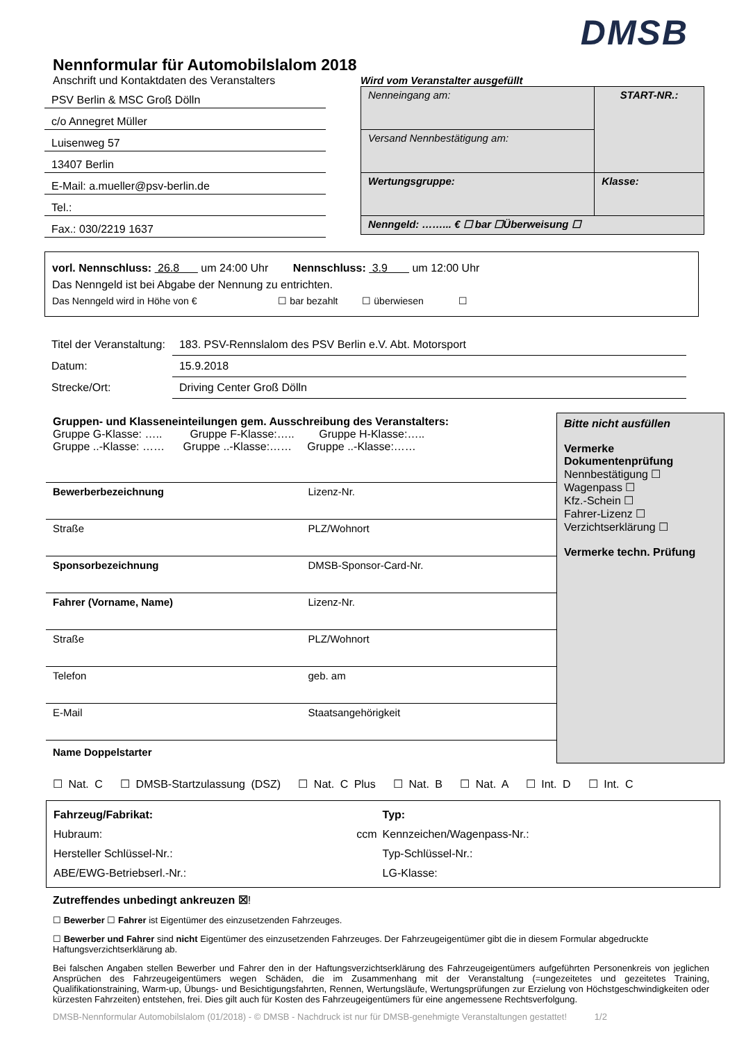DMSB
Nennformular für Automobilslalom 2018
Anschrift und Kontaktdaten des Veranstalters
PSV Berlin & MSC Groß Dölln
c/o Annegret Müller
Luisenweg 57
13407 Berlin
E-Mail: a.mueller@psv-berlin.de
Tel.:
Fax.: 030/2219 1637
Wird vom Veranstalter ausgefüllt
| Nenneingang am: | START-NR.: |
| Versand Nennbestätigung am: | |
| Wertungsgruppe: | Klasse: |
| Nenngeld: ……... € ☐ bar ☐Überweisung ☐ | |
vorl. Nennschluss: 26.8 um 24:00 Uhr Nennschluss: 3.9 um 12:00 Uhr
Das Nenngeld ist bei Abgabe der Nennung zu entrichten.
Das Nenngeld wird in Höhe von € ☐ bar bezahlt ☐ überwiesen ☐
| Titel der Veranstaltung: | 183. PSV-Rennslalom des PSV Berlin e.V. Abt. Motorsport |
| Datum: | 15.9.2018 |
| Strecke/Ort: | Driving Center Groß Dölln |
Gruppen- und Klasseneinteilungen gem. Ausschreibung des Veranstalters:
Gruppe G-Klasse: ….. Gruppe F-Klasse:….. Gruppe H-Klasse:…..
Gruppe ..-Klasse: …… Gruppe ..-Klasse:…… Gruppe ..-Klasse:……
| Bewerberbezeichnung | Lizenz-Nr. |
| Straße | PLZ/Wohnort |
| Sponsorbezeichnung | DMSB-Sponsor-Card-Nr. |
| Fahrer (Vorname, Name) | Lizenz-Nr. |
| Straße | PLZ/Wohnort |
| Telefon | geb. am |
| E-Mail | Staatsangehörigkeit |
Name Doppelstarter
Bitte nicht ausfüllen
Vermerke Dokumentenprüfung
Nennbestätigung ☐
Wagenpass ☐
Kfz.-Schein ☐
Fahrer-Lizenz ☐
Verzichtserklärung ☐
Vermerke techn. Prüfung
☐ Nat. C ☐ DMSB-Startzulassung (DSZ) ☐ Nat. C Plus ☐ Nat. B ☐ Nat. A ☐ Int. D ☐ Int. C
| Fahrzeug/Fabrikat: | Typ: |
| Hubraum: ccm | Kennzeichen/Wagenpass-Nr.: |
| Hersteller Schlüssel-Nr.: | Typ-Schlüssel-Nr.: |
| ABE/EWG-Betriebserl.-Nr.: | LG-Klasse: |
Zutreffendes unbedingt ankreuzen ☒!
☐ Bewerber ☐ Fahrer ist Eigentümer des einzusetzenden Fahrzeuges.
☐ Bewerber und Fahrer sind nicht Eigentümer des einzusetzenden Fahrzeuges. Der Fahrzeugeigentümer gibt die in diesem Formular abgedruckte Haftungsverzichtserklärung ab.
Bei falschen Angaben stellen Bewerber und Fahrer den in der Haftungsverzichtserklärung des Fahrzeugeigentümers aufgeführten Personenkreis von jeglichen Ansprüchen des Fahrzeugeigentümers wegen Schäden, die im Zusammenhang mit der Veranstaltung (=ungezeitetes und gezeitetes Training, Qualifikationstraining, Warm-up, Übungs- und Besichtigungsfahrten, Rennen, Wertungsläufe, Wertungsprüfungen zur Erzielung von Höchstgeschwindigkeiten oder kürzesten Fahrzeiten) entstehen, frei. Dies gilt auch für Kosten des Fahrzeugeigentümers für eine angemessene Rechtsverfolgung.
DMSB-Nennformular Automobilslalom (01/2018) - © DMSB - Nachdruck ist nur für DMSB-genehmigte Veranstaltungen gestattet! 1/2